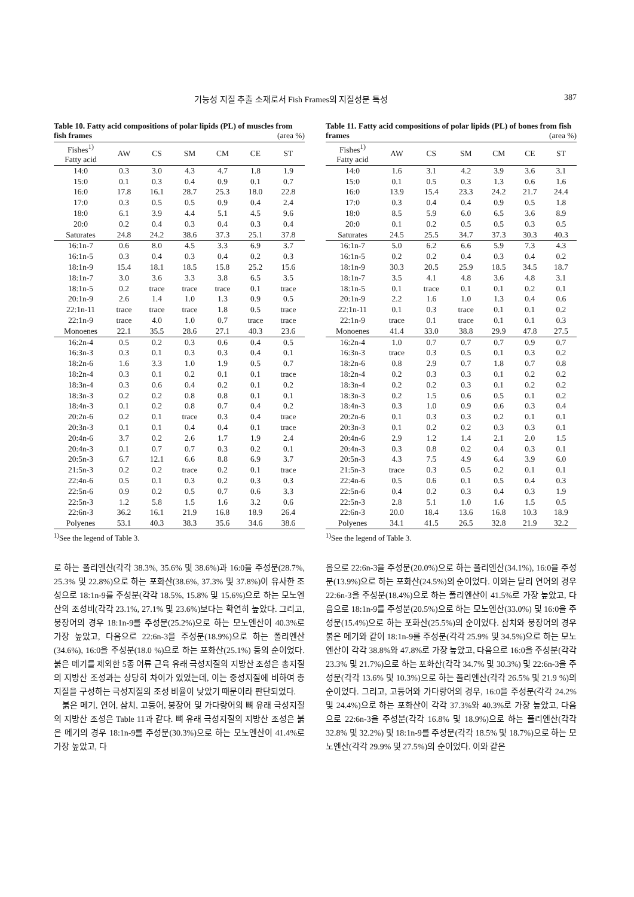기능성 지질 추출 소재로서 Fish Frames의 지질성분 특성 387
Table 10. Fatty acid compositions of polar lipids (PL) of muscles from fish frames (area %)
| Fishes<sup>1)</sup> Fatty acid | AW | CS | SM | CM | CE | ST |
| --- | --- | --- | --- | --- | --- | --- |
| 14:0 | 0.3 | 3.0 | 4.3 | 4.7 | 1.8 | 1.9 |
| 15:0 | 0.1 | 0.3 | 0.4 | 0.9 | 0.1 | 0.7 |
| 16:0 | 17.8 | 16.1 | 28.7 | 25.3 | 18.0 | 22.8 |
| 17:0 | 0.3 | 0.5 | 0.5 | 0.9 | 0.4 | 2.4 |
| 18:0 | 6.1 | 3.9 | 4.4 | 5.1 | 4.5 | 9.6 |
| 20:0 | 0.2 | 0.4 | 0.3 | 0.4 | 0.3 | 0.4 |
| Saturates | 24.8 | 24.2 | 38.6 | 37.3 | 25.1 | 37.8 |
| 16:1n-7 | 0.6 | 8.0 | 4.5 | 3.3 | 6.9 | 3.7 |
| 16:1n-5 | 0.3 | 0.4 | 0.3 | 0.4 | 0.2 | 0.3 |
| 18:1n-9 | 15.4 | 18.1 | 18.5 | 15.8 | 25.2 | 15.6 |
| 18:1n-7 | 3.0 | 3.6 | 3.3 | 3.8 | 6.5 | 3.5 |
| 18:1n-5 | 0.2 | trace | trace | trace | 0.1 | trace |
| 20:1n-9 | 2.6 | 1.4 | 1.0 | 1.3 | 0.9 | 0.5 |
| 22:1n-11 | trace | trace | trace | 1.8 | 0.5 | trace |
| 22:1n-9 | trace | 4.0 | 1.0 | 0.7 | trace | trace |
| Monoenes | 22.1 | 35.5 | 28.6 | 27.1 | 40.3 | 23.6 |
| 16:2n-4 | 0.5 | 0.2 | 0.3 | 0.6 | 0.4 | 0.5 |
| 16:3n-3 | 0.3 | 0.1 | 0.3 | 0.3 | 0.4 | 0.1 |
| 18:2n-6 | 1.6 | 3.3 | 1.0 | 1.9 | 0.5 | 0.7 |
| 18:2n-4 | 0.3 | 0.1 | 0.2 | 0.1 | 0.1 | trace |
| 18:3n-4 | 0.3 | 0.6 | 0.4 | 0.2 | 0.1 | 0.2 |
| 18:3n-3 | 0.2 | 0.2 | 0.8 | 0.8 | 0.1 | 0.1 |
| 18:4n-3 | 0.1 | 0.2 | 0.8 | 0.7 | 0.4 | 0.2 |
| 20:2n-6 | 0.2 | 0.1 | trace | 0.3 | 0.4 | trace |
| 20:3n-3 | 0.1 | 0.1 | 0.4 | 0.4 | 0.1 | trace |
| 20:4n-6 | 3.7 | 0.2 | 2.6 | 1.7 | 1.9 | 2.4 |
| 20:4n-3 | 0.1 | 0.7 | 0.7 | 0.3 | 0.2 | 0.1 |
| 20:5n-3 | 6.7 | 12.1 | 6.6 | 8.8 | 6.9 | 3.7 |
| 21:5n-3 | 0.2 | 0.2 | trace | 0.2 | 0.1 | trace |
| 22:4n-6 | 0.5 | 0.1 | 0.3 | 0.2 | 0.3 | 0.3 |
| 22:5n-6 | 0.9 | 0.2 | 0.5 | 0.7 | 0.6 | 3.3 |
| 22:5n-3 | 1.2 | 5.8 | 1.5 | 1.6 | 3.2 | 0.6 |
| 22:6n-3 | 36.2 | 16.1 | 21.9 | 16.8 | 18.9 | 26.4 |
| Polyenes | 53.1 | 40.3 | 38.3 | 35.6 | 34.6 | 38.6 |
<sup>1)</sup> See the legend of Table 3.
Table 11. Fatty acid compositions of polar lipids (PL) of bones from fish frames (area %)
| Fishes<sup>1)</sup> Fatty acid | AW | CS | SM | CM | CE | ST |
| --- | --- | --- | --- | --- | --- | --- |
| 14:0 | 1.6 | 3.1 | 4.2 | 3.9 | 3.6 | 3.1 |
| 15:0 | 0.1 | 0.5 | 0.3 | 1.3 | 0.6 | 1.6 |
| 16:0 | 13.9 | 15.4 | 23.3 | 24.2 | 21.7 | 24.4 |
| 17:0 | 0.3 | 0.4 | 0.4 | 0.9 | 0.5 | 1.8 |
| 18:0 | 8.5 | 5.9 | 6.0 | 6.5 | 3.6 | 8.9 |
| 20:0 | 0.1 | 0.2 | 0.5 | 0.5 | 0.3 | 0.5 |
| Saturates | 24.5 | 25.5 | 34.7 | 37.3 | 30.3 | 40.3 |
| 16:1n-7 | 5.0 | 6.2 | 6.6 | 5.9 | 7.3 | 4.3 |
| 16:1n-5 | 0.2 | 0.2 | 0.4 | 0.3 | 0.4 | 0.2 |
| 18:1n-9 | 30.3 | 20.5 | 25.9 | 18.5 | 34.5 | 18.7 |
| 18:1n-7 | 3.5 | 4.1 | 4.8 | 3.6 | 4.8 | 3.1 |
| 18:1n-5 | 0.1 | trace | 0.1 | 0.1 | 0.2 | 0.1 |
| 20:1n-9 | 2.2 | 1.6 | 1.0 | 1.3 | 0.4 | 0.6 |
| 22:1n-11 | 0.1 | 0.3 | trace | 0.1 | 0.1 | 0.2 |
| 22:1n-9 | trace | 0.1 | trace | 0.1 | 0.1 | 0.3 |
| Monoenes | 41.4 | 33.0 | 38.8 | 29.9 | 47.8 | 27.5 |
| 16:2n-4 | 1.0 | 0.7 | 0.7 | 0.7 | 0.9 | 0.7 |
| 16:3n-3 | trace | 0.3 | 0.5 | 0.1 | 0.3 | 0.2 |
| 18:2n-6 | 0.8 | 2.9 | 0.7 | 1.8 | 0.7 | 0.8 |
| 18:2n-4 | 0.2 | 0.3 | 0.3 | 0.1 | 0.2 | 0.2 |
| 18:3n-4 | 0.2 | 0.2 | 0.3 | 0.1 | 0.2 | 0.2 |
| 18:3n-3 | 0.2 | 1.5 | 0.6 | 0.5 | 0.1 | 0.2 |
| 18:4n-3 | 0.3 | 1.0 | 0.9 | 0.6 | 0.3 | 0.4 |
| 20:2n-6 | 0.1 | 0.3 | 0.3 | 0.2 | 0.1 | 0.1 |
| 20:3n-3 | 0.1 | 0.2 | 0.2 | 0.3 | 0.3 | 0.1 |
| 20:4n-6 | 2.9 | 1.2 | 1.4 | 2.1 | 2.0 | 1.5 |
| 20:4n-3 | 0.3 | 0.8 | 0.2 | 0.4 | 0.3 | 0.1 |
| 20:5n-3 | 4.3 | 7.5 | 4.9 | 6.4 | 3.9 | 6.0 |
| 21:5n-3 | trace | 0.3 | 0.5 | 0.2 | 0.1 | 0.1 |
| 22:4n-6 | 0.5 | 0.6 | 0.1 | 0.5 | 0.4 | 0.3 |
| 22:5n-6 | 0.4 | 0.2 | 0.3 | 0.4 | 0.3 | 1.9 |
| 22:5n-3 | 2.8 | 5.1 | 1.0 | 1.6 | 1.5 | 0.5 |
| 22:6n-3 | 20.0 | 18.4 | 13.6 | 16.8 | 10.3 | 18.9 |
| Polyenes | 34.1 | 41.5 | 26.5 | 32.8 | 21.9 | 32.2 |
<sup>1)</sup> See the legend of Table 3.
로 하는 폴리엔산(각각 38.3%, 35.6% 및 38.6%)과 16:0을 주성분(28.7%, 25.3% 및 22.8%)으로 하는 포화산(38.6%, 37.3% 및 37.8%)이 유사한 조성으로 18:1n-9를 주성분(각각 18.5%, 15.8% 및 15.6%)으로 하는 모노엔산의 조성비(각각 23.1%, 27.1% 및 23.6%)보다는 확연히 높았다. 그리고, 붕장어의 경우 18:1n-9를 주성분(25.2%)으로 하는 모노엔산이 40.3%로 가장 높았고, 다음으로 22:6n-3을 주성분(18.9%)으로 하는 폴리엔산(34.6%), 16:0을 주성분(18.0 %)으로 하는 포화산(25.1%) 등의 순이었다. 붉은 메기를 제외한 5종 어류 근육 유래 극성지질의 지방산 조성은 총지질의 지방산 조성과는 상당히 차이가 있었는데, 이는 중성지질에 비하여 총지질을 구성하는 극성지질의 조성 비율이 낮았기 때문이라 판단되었다.
붉은 메기, 연어, 삼치, 고등어, 붕장어 및 가다랑어의 뼈 유래 극성지질의 지방산 조성은 Table 11과 같다. 뼈 유래 극성지질의 지방산 조성은 붉은 메기의 경우 18:1n-9를 주성분(30.3%)으로 하는 모노엔산이 41.4%로 가장 높았고, 다
음으로 22:6n-3을 주성분(20.0%)으로 하는 폴리엔산(34.1%), 16:0을 주성분(13.9%)으로 하는 포화산(24.5%)의 순이었다. 이와는 달리 연어의 경우 22:6n-3을 주성분(18.4%)으로 하는 폴리엔산이 41.5%로 가장 높았고, 다음으로 18:1n-9를 주성분(20.5%)으로 하는 모노엔산(33.0%) 및 16:0을 주성분(15.4%)으로 하는 포화산(25.5%)의 순이었다. 삼치와 붕장어의 경우 붉은 메기와 같이 18:1n-9를 주성분(각각 25.9% 및 34.5%)으로 하는 모노엔산이 각각 38.8%와 47.8%로 가장 높았고, 다음으로 16:0을 주성분(각각 23.3% 및 21.7%)으로 하는 포화산(각각 34.7% 및 30.3%) 및 22:6n-3을 주성분(각각 13.6% 및 10.3%)으로 하는 폴리엔산(각각 26.5% 및 21.9 %)의 순이었다. 그리고, 고등어와 가다랑어의 경우, 16:0을 주성분(각각 24.2% 및 24.4%)으로 하는 포화산이 각각 37.3%와 40.3%로 가장 높았고, 다음으로 22:6n-3을 주성분(각각 16.8% 및 18.9%)으로 하는 폴리엔산(각각 32.8% 및 32.2%) 및 18:1n-9를 주성분(각각 18.5% 및 18.7%)으로 하는 모노엔산(각각 29.9% 및 27.5%)의 순이었다. 이와 같은